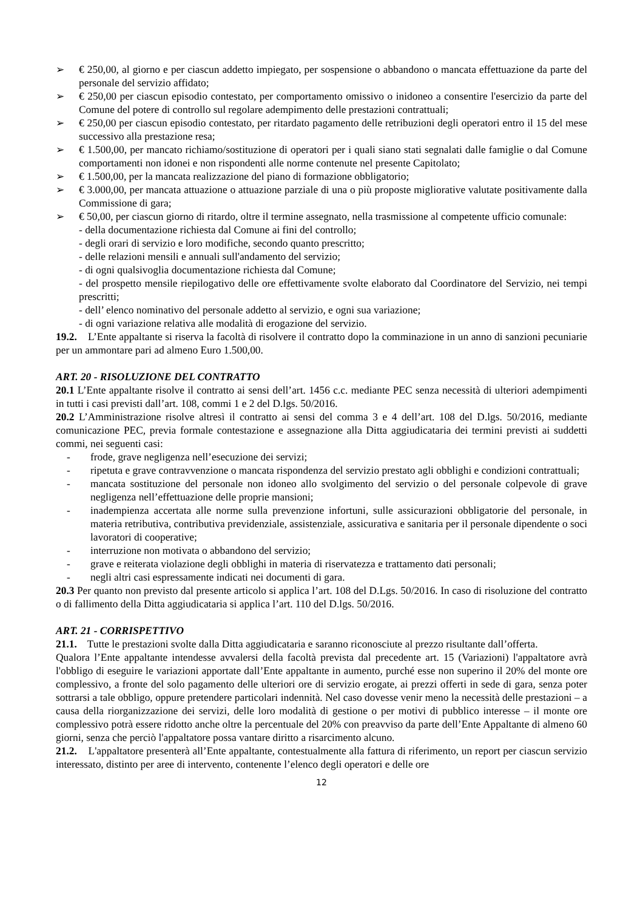➢ € 250,00, al giorno e per ciascun addetto impiegato, per sospensione o abbandono o mancata effettuazione da parte del personale del servizio affidato;
➢ € 250,00 per ciascun episodio contestato, per comportamento omissivo o inidoneo a consentire l'esercizio da parte del Comune del potere di controllo sul regolare adempimento delle prestazioni contrattuali;
➢ € 250,00 per ciascun episodio contestato, per ritardato pagamento delle retribuzioni degli operatori entro il 15 del mese successivo alla prestazione resa;
➢ € 1.500,00, per mancato richiamo/sostituzione di operatori per i quali siano stati segnalati dalle famiglie o dal Comune comportamenti non idonei e non rispondenti alle norme contenute nel presente Capitolato;
➢ € 1.500,00, per la mancata realizzazione del piano di formazione obbligatorio;
➢ € 3.000,00, per mancata attuazione o attuazione parziale di una o più proposte migliorative valutate positivamente dalla Commissione di gara;
➢ € 50,00, per ciascun giorno di ritardo, oltre il termine assegnato, nella trasmissione al competente ufficio comunale:
- della documentazione richiesta dal Comune ai fini del controllo;
- degli orari di servizio e loro modifiche, secondo quanto prescritto;
- delle relazioni mensili e annuali sull'andamento del servizio;
- di ogni qualsivoglia documentazione richiesta dal Comune;
- del prospetto mensile riepilogativo delle ore effettivamente svolte elaborato dal Coordinatore del Servizio, nei tempi prescritti;
- dell’ elenco nominativo del personale addetto al servizio, e ogni sua variazione;
- di ogni variazione relativa alle modalità di erogazione del servizio.
19.2. L’Ente appaltante si riserva la facoltà di risolvere il contratto dopo la comminazione in un anno di sanzioni pecuniarie per un ammontare pari ad almeno Euro 1.500,00.
ART. 20 - RISOLUZIONE DEL CONTRATTO
20.1 L’Ente appaltante risolve il contratto ai sensi dell’art. 1456 c.c. mediante PEC senza necessità di ulteriori adempimenti in tutti i casi previsti dall’art. 108, commi 1 e 2 del D.lgs. 50/2016.
20.2 L’Amministrazione risolve altresì il contratto ai sensi del comma 3 e 4 dell’art. 108 del D.lgs. 50/2016, mediante comunicazione PEC, previa formale contestazione e assegnazione alla Ditta aggiudicataria dei termini previsti ai suddetti commi, nei seguenti casi:
- frode, grave negligenza nell’esecuzione dei servizi;
- ripetuta e grave contravvenzione o mancata rispondenza del servizio prestato agli obblighi e condizioni contrattuali;
- mancata sostituzione del personale non idoneo allo svolgimento del servizio o del personale colpevole di grave negligenza nell’effettuazione delle proprie mansioni;
- inadempienza accertata alle norme sulla prevenzione infortuni, sulle assicurazioni obbligatorie del personale, in materia retributiva, contributiva previdenziale, assistenziale, assicurativa e sanitaria per il personale dipendente o soci lavoratori di cooperative;
- interruzione non motivata o abbandono del servizio;
- grave e reiterata violazione degli obblighi in materia di riservatezza e trattamento dati personali;
- negli altri casi espressamente indicati nei documenti di gara.
20.3 Per quanto non previsto dal presente articolo si applica l’art. 108 del D.Lgs. 50/2016. In caso di risoluzione del contratto o di fallimento della Ditta aggiudicataria si applica l’art. 110 del D.lgs. 50/2016.
ART. 21 - CORRISPETTIVO
21.1. Tutte le prestazioni svolte dalla Ditta aggiudicataria e saranno riconosciute al prezzo risultante dall’offerta.
Qualora l’Ente appaltante intendesse avvalersi della facoltà prevista dal precedente art. 15 (Variazioni) l'appaltatore avrà l'obbligo di eseguire le variazioni apportate dall’Ente appaltante in aumento, purché esse non superino il 20% del monte ore complessivo, a fronte del solo pagamento delle ulteriori ore di servizio erogate, ai prezzi offerti in sede di gara, senza poter sottrarsi a tale obbligo, oppure pretendere particolari indennità. Nel caso dovesse venir meno la necessità delle prestazioni – a causa della riorganizzazione dei servizi, delle loro modalità di gestione o per motivi di pubblico interesse – il monte ore complessivo potrà essere ridotto anche oltre la percentuale del 20% con preavviso da parte dell’Ente Appaltante di almeno 60 giorni, senza che perciò l'appaltatore possa vantare diritto a risarcimento alcuno.
21.2. L'appaltatore presenterà all’Ente appaltante, contestualmente alla fattura di riferimento, un report per ciascun servizio interessato, distinto per aree di intervento, contenente l’elenco degli operatori e delle ore
12